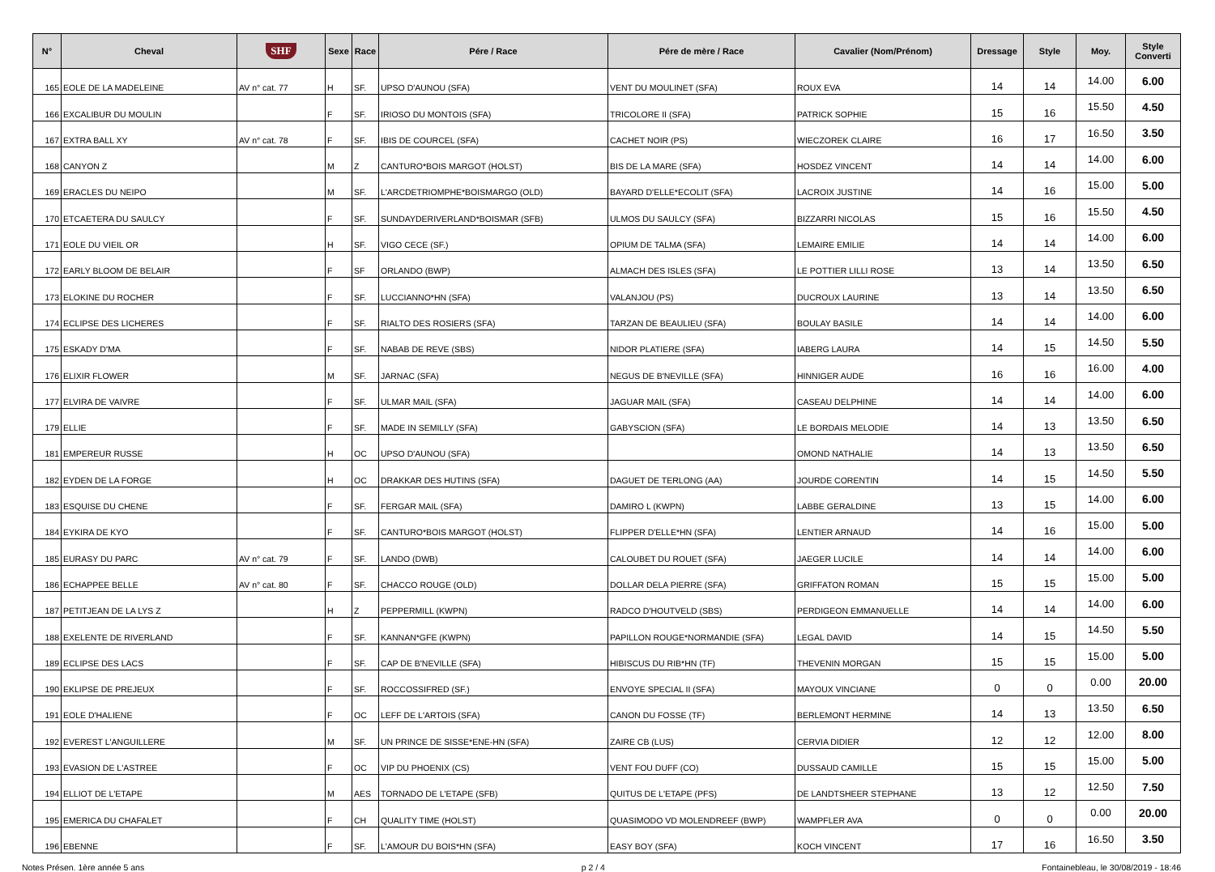| N° | Cheval | SHF | Sexe | Race | Pére / Race | Pére de mère / Race | Cavalier (Nom/Prénom) | Dressage | Style | Moy. | Style Converti |
| --- | --- | --- | --- | --- | --- | --- | --- | --- | --- | --- | --- |
| 165 | EOLE DE LA MADELEINE | AV n° cat. 77 | H | SF. | UPSO D'AUNOU (SFA) | VENT DU MOULINET (SFA) | ROUX EVA | 14 | 14 | 14.00 | 6.00 |
| 166 | EXCALIBUR DU MOULIN | | F | SF. | IRIOSO DU MONTOIS (SFA) | TRICOLORE II (SFA) | PATRICK SOPHIE | 15 | 16 | 15.50 | 4.50 |
| 167 | EXTRA BALL XY | AV n° cat. 78 | F | SF. | IBIS DE COURCEL (SFA) | CACHET NOIR (PS) | WIECZOREK CLAIRE | 16 | 17 | 16.50 | 3.50 |
| 168 | CANYON Z | | M | Z | CANTURO*BOIS MARGOT (HOLST) | BIS DE LA MARE (SFA) | HOSDEZ VINCENT | 14 | 14 | 14.00 | 6.00 |
| 169 | ERACLES DU NEIPO | | M | SF. | L'ARCDETRIOMPHE*BOISMARGO (OLD) | BAYARD D'ELLE*ECOLIT (SFA) | LACROIX JUSTINE | 14 | 16 | 15.00 | 5.00 |
| 170 | ETCAETERA DU SAULCY | | F | SF. | SUNDAYDERIVERLAND*BOISMAR (SFB) | ULMOS DU SAULCY (SFA) | BIZZARRI NICOLAS | 15 | 16 | 15.50 | 4.50 |
| 171 | EOLE DU VIEIL OR | | H | SF. | VIGO CECE (SF.) | OPIUM DE TALMA (SFA) | LEMAIRE EMILIE | 14 | 14 | 14.00 | 6.00 |
| 172 | EARLY BLOOM DE BELAIR | | F | SF | ORLANDO (BWP) | ALMACH DES ISLES (SFA) | LE POTTIER LILLI ROSE | 13 | 14 | 13.50 | 6.50 |
| 173 | ELOKINE DU ROCHER | | F | SF. | LUCCIANNO*HN (SFA) | VALANJOU (PS) | DUCROUX LAURINE | 13 | 14 | 13.50 | 6.50 |
| 174 | ECLIPSE DES LICHERES | | F | SF. | RIALTO DES ROSIERS (SFA) | TARZAN DE BEAULIEU (SFA) | BOULAY BASILE | 14 | 14 | 14.00 | 6.00 |
| 175 | ESKADY D'MA | | F | SF. | NABAB DE REVE (SBS) | NIDOR PLATIERE (SFA) | IABERG LAURA | 14 | 15 | 14.50 | 5.50 |
| 176 | ELIXIR FLOWER | | M | SF. | JARNAC (SFA) | NEGUS DE B'NEVILLE (SFA) | HINNIGER AUDE | 16 | 16 | 16.00 | 4.00 |
| 177 | ELVIRA DE VAIVRE | | F | SF. | ULMAR MAIL (SFA) | JAGUAR MAIL (SFA) | CASEAU DELPHINE | 14 | 14 | 14.00 | 6.00 |
| 179 | ELLIE | | F | SF. | MADE IN SEMILLY (SFA) | GABYSCION (SFA) | LE BORDAIS MELODIE | 14 | 13 | 13.50 | 6.50 |
| 181 | EMPEREUR RUSSE | | H | OC | UPSO D'AUNOU (SFA) | | OMOND NATHALIE | 14 | 13 | 13.50 | 6.50 |
| 182 | EYDEN DE LA FORGE | | H | OC | DRAKKAR DES HUTINS (SFA) | DAGUET DE TERLONG (AA) | JOURDE CORENTIN | 14 | 15 | 14.50 | 5.50 |
| 183 | ESQUISE DU CHENE | | F | SF. | FERGAR MAIL (SFA) | DAMIRO L (KWPN) | LABBE GERALDINE | 13 | 15 | 14.00 | 6.00 |
| 184 | EYKIRA DE KYO | | F | SF. | CANTURO*BOIS MARGOT (HOLST) | FLIPPER D'ELLE*HN (SFA) | LENTIER ARNAUD | 14 | 16 | 15.00 | 5.00 |
| 185 | EURASY DU PARC | AV n° cat. 79 | F | SF. | LANDO (DWB) | CALOUBET DU ROUET (SFA) | JAEGER LUCILE | 14 | 14 | 14.00 | 6.00 |
| 186 | ECHAPPEE BELLE | AV n° cat. 80 | F | SF. | CHACCO ROUGE (OLD) | DOLLAR DELA PIERRE (SFA) | GRIFFATON ROMAN | 15 | 15 | 15.00 | 5.00 |
| 187 | PETITJEAN DE LA LYS Z | | H | Z | PEPPERMILL (KWPN) | RADCO D'HOUTVELD (SBS) | PERDIGEON EMMANUELLE | 14 | 14 | 14.00 | 6.00 |
| 188 | EXELENTE DE RIVERLAND | | F | SF. | KANNAN*GFE (KWPN) | PAPILLON ROUGE*NORMANDIE (SFA) | LEGAL DAVID | 14 | 15 | 14.50 | 5.50 |
| 189 | ECLIPSE DES LACS | | F | SF. | CAP DE B'NEVILLE (SFA) | HIBISCUS DU RIB*HN (TF) | THEVENIN MORGAN | 15 | 15 | 15.00 | 5.00 |
| 190 | EKLIPSE DE PREJEUX | | F | SF. | ROCCOSSIFRED (SF.) | ENVOYE SPECIAL II (SFA) | MAYOUX VINCIANE | 0 | 0 | 0.00 | 20.00 |
| 191 | EOLE D'HALIENE | | F | OC | LEFF DE L'ARTOIS (SFA) | CANON DU FOSSE (TF) | BERLEMONT HERMINE | 14 | 13 | 13.50 | 6.50 |
| 192 | EVEREST L'ANGUILLERE | | M | SF. | UN PRINCE DE SISSE*ENE-HN (SFA) | ZAIRE CB (LUS) | CERVIA DIDIER | 12 | 12 | 12.00 | 8.00 |
| 193 | EVASION DE L'ASTREE | | F | OC | VIP DU PHOENIX (CS) | VENT FOU DUFF (CO) | DUSSAUD CAMILLE | 15 | 15 | 15.00 | 5.00 |
| 194 | ELLIOT DE L'ETAPE | | M | AES | TORNADO DE L'ETAPE (SFB) | QUITUS DE L'ETAPE (PFS) | DE LANDTSHEER STEPHANE | 13 | 12 | 12.50 | 7.50 |
| 195 | EMERICA DU CHAFALET | | F | CH | QUALITY TIME (HOLST) | QUASIMODO VD MOLENDREEF (BWP) | WAMPFLER AVA | 0 | 0 | 0.00 | 20.00 |
| 196 | EBENNE | | F | SF. | L'AMOUR DU BOIS*HN (SFA) | EASY BOY (SFA) | KOCH VINCENT | 17 | 16 | 16.50 | 3.50 |
Notes Présen. 1ère année 5 ans p 2 / 4 Fontainebleau, le 30/08/2019 - 18:46